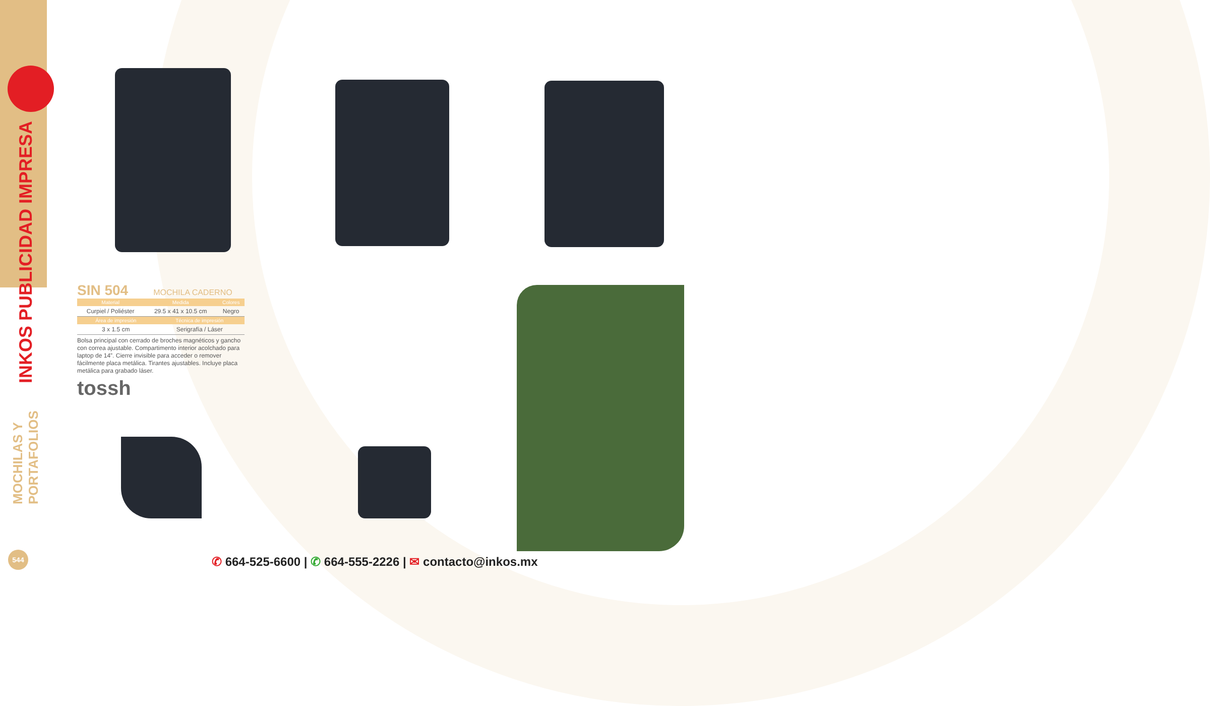INKOS PUBLICIDAD IMPRESA
SIN 504
MOCHILA CADERNO
| Material | Medida | Colores |
| --- | --- | --- |
| Curpiel / Poliéster | 29.5 x 41 x 10.5 cm | Negro |
| Área de impresión | Técnica de impresión |
| --- | --- |
| 3 x 1.5 cm | Serigrafía / Láser |
Bolsa principal con cerrado de broches magnéticos y gancho con correa ajustable. Compartimento interior acolchado para laptop de 14”. Cierre invisible para acceder o remover fácilmente placa metálica. Tirantes ajustables. Incluye placa metálica para grabado láser.
tossh
MOCHILAS Y PORTAFOLIOS
544
✆ 664-525-6600 | ✆ 664-555-2226 | ✉ contacto@inkos.mx